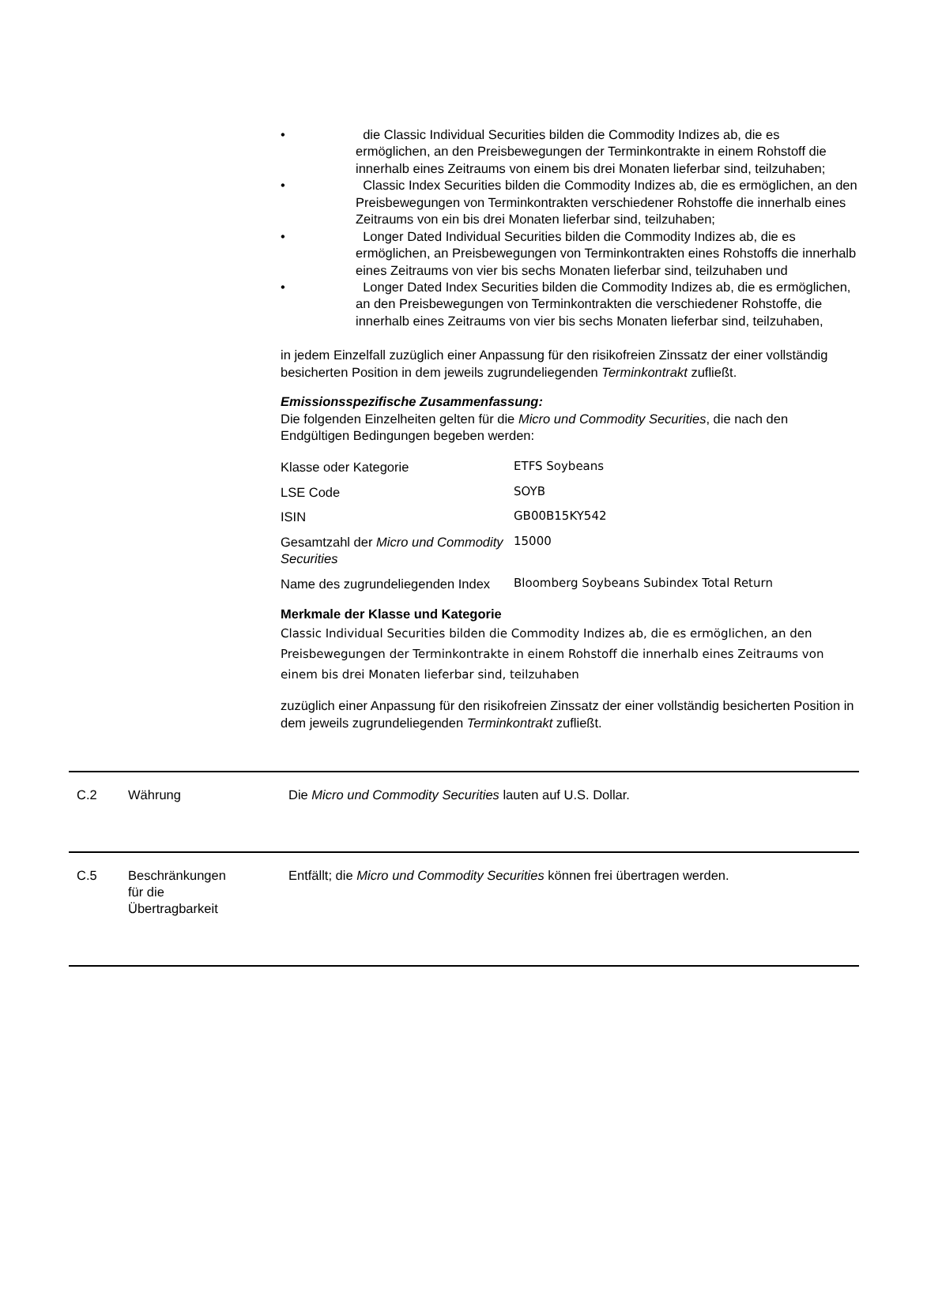• die Classic Individual Securities bilden die Commodity Indizes ab, die es ermöglichen, an den Preisbewegungen der Terminkontrakte in einem Rohstoff die innerhalb eines Zeitraums von einem bis drei Monaten lieferbar sind, teilzuhaben;
• Classic Index Securities bilden die Commodity Indizes ab, die es ermöglichen, an den Preisbewegungen von Terminkontrakten verschiedener Rohstoffe die innerhalb eines Zeitraums von ein bis drei Monaten lieferbar sind, teilzuhaben;
• Longer Dated Individual Securities bilden die Commodity Indizes ab, die es ermöglichen, an Preisbewegungen von Terminkontrakten eines Rohstoffs die innerhalb eines Zeitraums von vier bis sechs Monaten lieferbar sind, teilzuhaben und
• Longer Dated Index Securities bilden die Commodity Indizes ab, die es ermöglichen, an den Preisbewegungen von Terminkontrakten die verschiedener Rohstoffe, die innerhalb eines Zeitraums von vier bis sechs Monaten lieferbar sind, teilzuhaben,
in jedem Einzelfall zuzüglich einer Anpassung für den risikofreien Zinssatz der einer vollständig besicherten Position in dem jeweils zugrundeliegenden Terminkontrakt zufließt.
Emissionsspezifische Zusammenfassung:
Die folgenden Einzelheiten gelten für die Micro und Commodity Securities, die nach den Endgültigen Bedingungen begeben werden:
| Klasse oder Kategorie | ETFS Soybeans |
| LSE Code | SOYB |
| ISIN | GB00B15KY542 |
| Gesamtzahl der Micro und Commodity Securities | 15000 |
| Name des zugrundeliegenden Index | Bloomberg Soybeans Subindex Total Return |
Merkmale der Klasse und Kategorie
Classic Individual Securities bilden die Commodity Indizes ab, die es ermöglichen, an den Preisbewegungen der Terminkontrakte in einem Rohstoff die innerhalb eines Zeitraums von einem bis drei Monaten lieferbar sind, teilzuhaben
zuzüglich einer Anpassung für den risikofreien Zinssatz der einer vollständig besicherten Position in dem jeweils zugrundeliegenden Terminkontrakt zufließt.
| C.2 | Währung | Die Micro und Commodity Securities lauten auf U.S. Dollar. |
| C.5 | Beschränkungen für die Übertragbarkeit | Entfällt; die Micro und Commodity Securities können frei übertragen werden. |